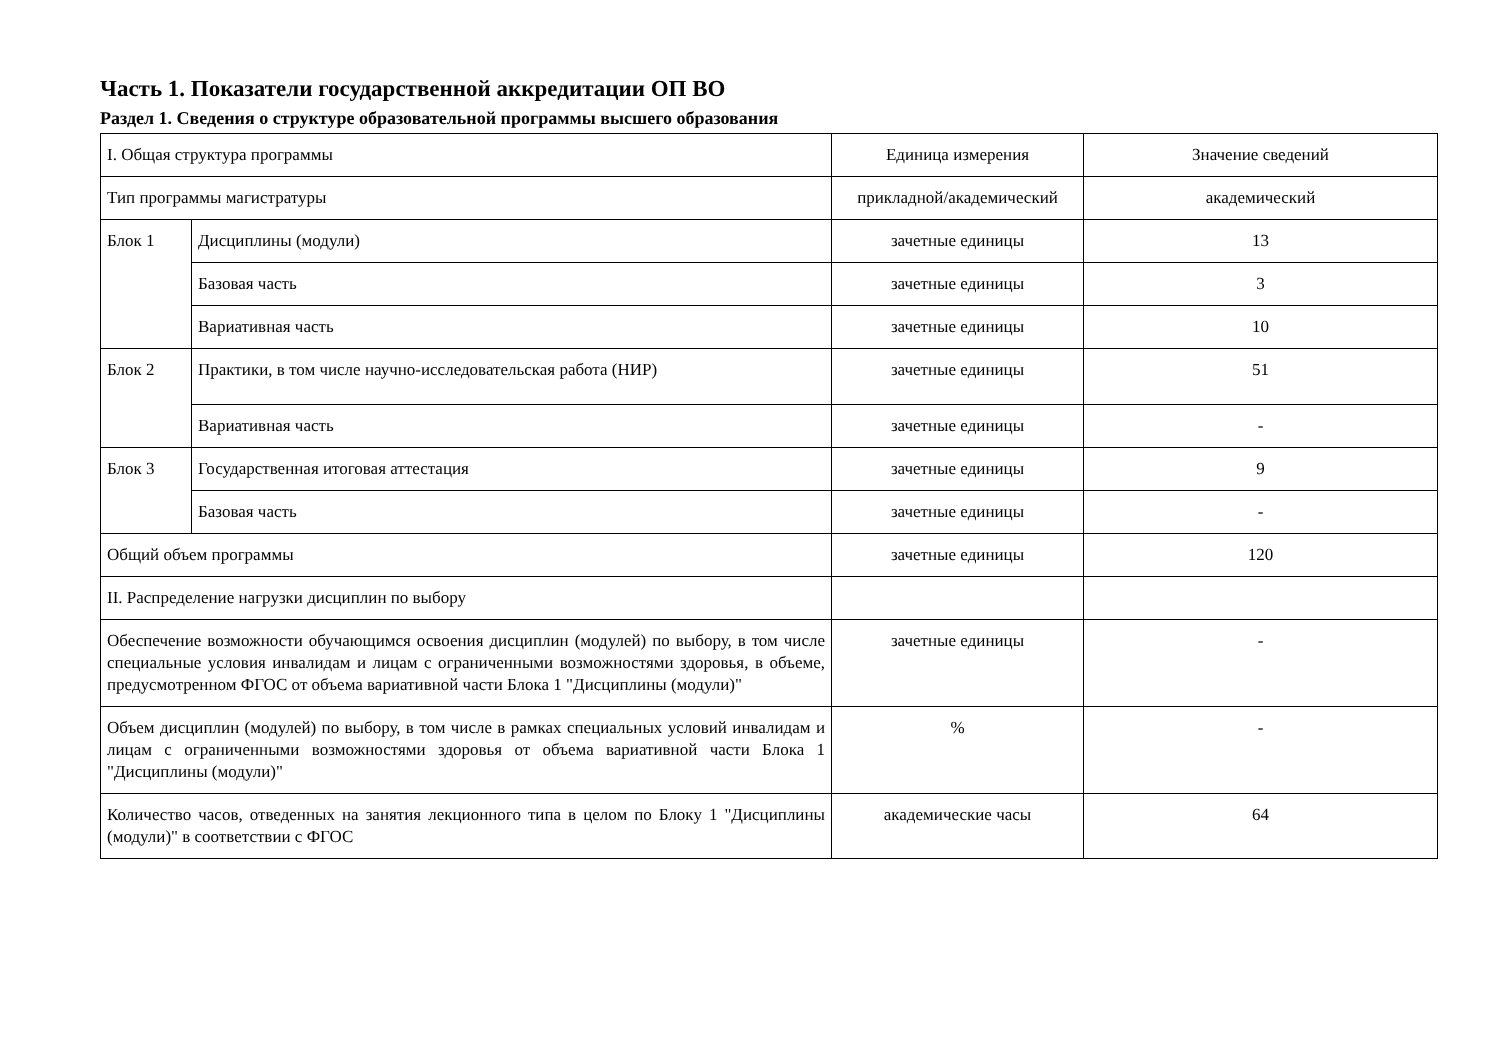Часть 1. Показатели государственной аккредитации ОП ВО
Раздел 1. Сведения о структуре образовательной программы высшего образования
| I. Общая структура программы | | Единица измерения | Значение сведений |
| Тип программы магистратуры | | прикладной/академический | академический |
| Блок 1 | Дисциплины (модули) | зачетные единицы | 13 |
| | Базовая часть | зачетные единицы | 3 |
| | Вариативная часть | зачетные единицы | 10 |
| Блок 2 | Практики, в том числе научно-исследовательская работа (НИР) | зачетные единицы | 51 |
| | Вариативная часть | зачетные единицы | - |
| Блок 3 | Государственная итоговая аттестация | зачетные единицы | 9 |
| | Базовая часть | зачетные единицы | - |
| Общий объем программы | | зачетные единицы | 120 |
| II. Распределение нагрузки дисциплин по выбору | | | |
| Обеспечение возможности обучающимся освоения дисциплин (модулей) по выбору, в том числе специальные условия инвалидам и лицам с ограниченными возможностями здоровья, в объеме, предусмотренном ФГОС от объема вариативной части Блока 1 "Дисциплины (модули)" | | зачетные единицы | - |
| Объем дисциплин (модулей) по выбору, в том числе в рамках специальных условий инвалидам и лицам с ограниченными возможностями здоровья от объема вариативной части Блока 1 "Дисциплины (модули)" | | % | - |
| Количество часов, отведенных на занятия лекционного типа в целом по Блоку 1 "Дисциплины (модули)" в соответствии с ФГОС | | академические часы | 64 |